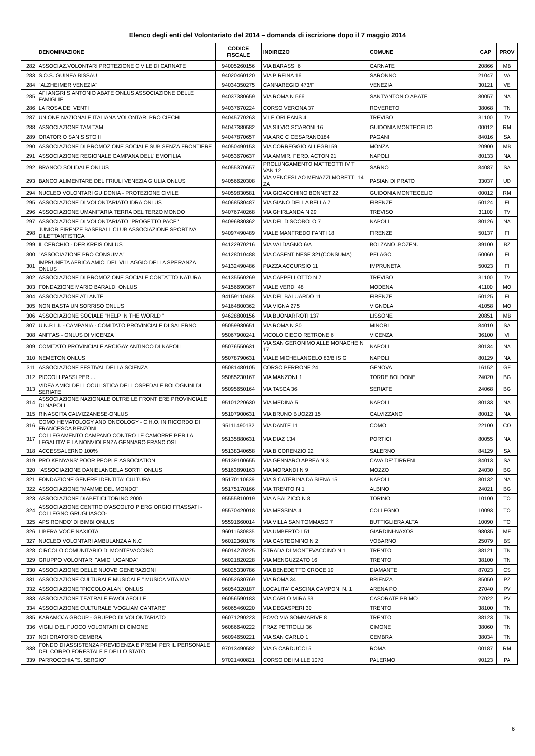Elenco degli enti del Volontariato del 2014 – domanda di iscrizione dopo il 7 maggio 2014
| | DENOMINAZIONE | CODICE FISCALE | INDIRIZZO | COMUNE | CAP | PROV |
| --- | --- | --- | --- | --- | --- | --- |
| 282 | ASSOCIAZ.VOLONTARI PROTEZIONE CIVILE DI CARNATE | 94005260156 | VIA BARASSI 6 | CARNATE | 20866 | MB |
| 283 | S.O.S. GUINEA BISSAU | 94020460120 | VIA P REINA 16 | SARONNO | 21047 | VA |
| 284 | "ALZHEIMER VENEZIA" | 94034350275 | CANNAREGIO 473/F | VENEZIA | 30121 | VE |
| 285 | AFI ANGRI S.ANTONIO ABATE ONLUS ASSOCIAZIONE DELLE FAMIGLIE | 94037380659 | VIA ROMA N 566 | SANT'ANTONIO ABATE | 80057 | NA |
| 286 | LA ROSA DEI VENTI | 94037670224 | CORSO VERONA 37 | ROVERETO | 38068 | TN |
| 287 | UNIONE NAZIONALE ITALIANA VOLONTARI PRO CIECHI | 94045770263 | V LE ORLEANS 4 | TREVISO | 31100 | TV |
| 288 | ASSOCIAZIONE TAM TAM | 94047380582 | VIA SILVIO SCARONI 16 | GUIDONIA MONTECELIO | 00012 | RM |
| 289 | ORATORIO SAN SISTO II | 94047870657 | VIA ARC C CESARANO184 | PAGANI | 84016 | SA |
| 290 | ASSOCIAZIONE DI PROMOZIONE SOCIALE SUB SENZA FRONTIERE | 94050490153 | VIA CORREGGIO ALLEGRI 59 | MONZA | 20900 | MB |
| 291 | ASSOCIAZIONE REGIONALE CAMPANA DELL' EMOFILIA | 94053670637 | VIA AMMIR. FERD. ACTON 21 | NAPOLI | 80133 | NA |
| 292 | BRANCO SOLIDALE ONLUS | 94055370657 | PROLUNGAMENTO MATTEOTTI IV T VAN 12 | SARNO | 84087 | SA |
| 293 | BANCO ALIMENTARE DEL FRIULI VENEZIA GIULIA ONLUS | 94056620308 | VIA VENCESLAO MENAZZI MORETTI 14 ZA | PASIAN DI PRATO | 33037 | UD |
| 294 | NUCLEO VOLONTARI GUIDONIA - PROTEZIONE CIVILE | 94059830581 | VIA GIOACCHINO BONNET 22 | GUIDONIA MONTECELIO | 00012 | RM |
| 295 | ASSOCIAZIONE DI VOLONTARIATO IDRA ONLUS | 94068530487 | VIA GIANO DELLA BELLA 7 | FIRENZE | 50124 | FI |
| 296 | ASSOCIAZIONE UMANITARIA TERRA DEL TERZO MONDO | 94076740268 | VIA GHIRLANDA N 29 | TREVISO | 31100 | TV |
| 297 | ASSOCIAZIONE DI VOLONTARIATO "PROGETTO PACE" | 94096830362 | VIA DEL DISCOBOLO 7 | NAPOLI | 80126 | NA |
| 298 | JUNIOR FIRENZE BASEBALL CLUB ASSOCIAZIONE SPORTIVA DILETTANTISTICA | 94097490489 | VIALE MANFREDO FANTI 18 | FIRENZE | 50137 | FI |
| 299 | IL CERCHIO - DER KREIS ONLUS | 94122970216 | VIA VALDAGNO 6/A | BOLZANO .BOZEN. | 39100 | BZ |
| 300 | "ASSOCIAZIONE PRO CONSUMA" | 94128010488 | VIA CASENTINESE 321(CONSUMA) | PELAGO | 50060 | FI |
| 301 | IMPRUNETA AFRICA AMICI DEL VILLAGGIO DELLA SPERANZA ONLUS | 94132490486 | PIAZZA ACCURSIO 11 | IMPRUNETA | 50023 | FI |
| 302 | ASSOCIAZIONE DI PROMOZIONE SOCIALE CONTATTO NATURA | 94135560269 | VIA CAPPELLOTTO N 7 | TREVISO | 31100 | TV |
| 303 | FONDAZIONE MARIO BARALDI ONLUS | 94156690367 | VIALE VERDI 48 | MODENA | 41100 | MO |
| 304 | ASSOCIAZIONE ATLANTE | 94159110488 | VIA DEL BALUARDO 11 | FIRENZE | 50125 | FI |
| 305 | NON BASTA UN SORRISO ONLUS | 94164800362 | VIA VIGNA 275 | VIGNOLA | 41058 | MO |
| 306 | ASSOCIAZIONE SOCIALE "HELP IN THE WORLD " | 94628800156 | VIA BUONARROTI 137 | LISSONE | 20851 | MB |
| 307 | U.N.P.L.I. - CAMPANIA - COMITATO PROVINCIALE DI SALERNO | 95059930651 | VIA ROMA N 30 | MINORI | 84010 | SA |
| 308 | ANFFAS - ONLUS DI VICENZA | 95067900241 | VICOLO CIECO RETRONE 6 | VICENZA | 36100 | VI |
| 309 | COMITATO PROVINCIALE ARCIGAY ANTINOO DI NAPOLI | 95076550631 | VIA SAN GERONIMO ALLE MONACHE N 17 | NAPOLI | 80134 | NA |
| 310 | NEMETON ONLUS | 95078790631 | VIALE MICHELANGELO 83/B IS G | NAPOLI | 80129 | NA |
| 311 | ASSOCIAZIONE FESTIVAL DELLA SCIENZA | 95081480105 | CORSO PERRONE 24 | GENOVA | 16152 | GE |
| 312 | PICCOLI PASSI PER .... | 95085230167 | VIA MANZONI 1 | TORRE BOLDONE | 24020 | BG |
| 313 | VIDEA AMICI DELL OCULISTICA DELL OSPEDALE BOLOGNINI DI SERIATE | 95095650164 | VIA TASCA 36 | SERIATE | 24068 | BG |
| 314 | ASSOCIAZIONE NAZIONALE OLTRE LE FRONTIERE PROVINCIALE DI NAPOLI | 95101220630 | VIA MEDINA 5 | NAPOLI | 80133 | NA |
| 315 | RINASCITA CALVIZZANESE-ONLUS | 95107900631 | VIA BRUNO BUOZZI 15 | CALVIZZANO | 80012 | NA |
| 316 | COMO HEMATOLOGY AND ONCOLOGY - C.H.O. IN RICORDO DI FRANCESCA BENZONI | 95111490132 | VIA DANTE 11 | COMO | 22100 | CO |
| 317 | COLLEGAMENTO CAMPANO CONTRO LE CAMORRE PER LA LEGALITA' E LA NONVIOLENZA GENNARO FRANCIOSI | 95135880631 | VIA DIAZ 134 | PORTICI | 80055 | NA |
| 318 | ACCESSALERNO 100% | 95138340658 | VIA B CORENZIO 22 | SALERNO | 84129 | SA |
| 319 | PRO KENYANS' POOR PEOPLE ASSOCIATION | 95139100655 | VIA GENNARO APREA N 3 | CAVA DE' TIRRENI | 84013 | SA |
| 320 | "ASSOCIAZIONE DANIELANGELA SORTI" ONLUS | 95163890163 | VIA MORANDI N 9 | MOZZO | 24030 | BG |
| 321 | FONDAZIONE GENERE IDENTITA' CULTURA | 95170110639 | VIA S CATERINA DA SIENA 15 | NAPOLI | 80132 | NA |
| 322 | ASSOCIAZIONE "MAMME DEL MONDO" | 95175170166 | VIA TRENTO N 1 | ALBINO | 24021 | BG |
| 323 | ASSOCIAZIONE DIABETICI TORINO 2000 | 95555810019 | VIA A BALZICO N 8 | TORINO | 10100 | TO |
| 324 | ASSOCIAZIONE CENTRO D'ASCOLTO PIERGIORGIO FRASSATI - COLLEGNO GRUGLIASCO- | 95570420018 | VIA MESSINA 4 | COLLEGNO | 10093 | TO |
| 325 | APS RONDO' DI BIMBI ONLUS | 95591660014 | VIA VILLA SAN TOMMASO 7 | BUTTIGLIERA ALTA | 10090 | TO |
| 326 | LIBERA VOCE NAXIOTA | 96011630835 | VIA UMBERTO I 51 | GIARDINI-NAXOS | 98035 | ME |
| 327 | NUCLEO VOLONTARI AMBULANZA A.N.C | 96012360176 | VIA CASTEGNINO N 2 | VOBARNO | 25079 | BS |
| 328 | CIRCOLO COMUNITARIO DI MONTEVACCINO | 96014270225 | STRADA DI MONTEVACCINO N 1 | TRENTO | 38121 | TN |
| 329 | GRUPPO VOLONTARI "AMICI UGANDA" | 96021820228 | VIA MENGUZZATO 16 | TRENTO | 38100 | TN |
| 330 | ASSOCIAZIONE DELLE NUOVE GENERAZIONI | 96025330786 | VIA BENEDETTO CROCE 19 | DIAMANTE | 87023 | CS |
| 331 | ASSOCIAZIONE CULTURALE MUSICALE " MUSICA VITA MIA" | 96052630769 | VIA ROMA 34 | BRIENZA | 85050 | PZ |
| 332 | ASSOCIAZIONE "PICCOLO ALAN" ONLUS | 96054320187 | LOCALITA' CASCINA CAMPONI N. 1 | ARENA PO | 27040 | PV |
| 333 | ASSOCIAZIONE TEATRALE FAVOLAFOLLE | 96056590183 | VIA CARLO MIRA 53 | CASORATE PRIMO | 27022 | PV |
| 334 | ASSOCIAZIONE CULTURALE 'VOGLIAM CANTARE' | 96065460220 | VIA DEGASPERI 30 | TRENTO | 38100 | TN |
| 335 | KARAMOJA GROUP - GRUPPO DI VOLONTARIATO | 96071290223 | POVO VIA SOMMARIVE 8 | TRENTO | 38123 | TN |
| 336 | VIGILI DEL FUOCO VOLONTARI DI CIMONE | 96086640222 | FRAZ PETROLLI 36 | CIMONE | 38060 | TN |
| 337 | NOI ORATORIO CEMBRA | 96094650221 | VIA SAN CARLO 1 | CEMBRA | 38034 | TN |
| 338 | FONDO DI ASSISTENZA PREVIDENZA E PREMI PER IL PERSONALE DEL CORPO FORESTALE E DELLO STATO | 97013490582 | VIA G CARDUCCI 5 | ROMA | 00187 | RM |
| 339 | PARROCCHIA "S. SERGIO" | 97021400821 | CORSO DEI MILLE 1070 | PALERMO | 90123 | PA |
6